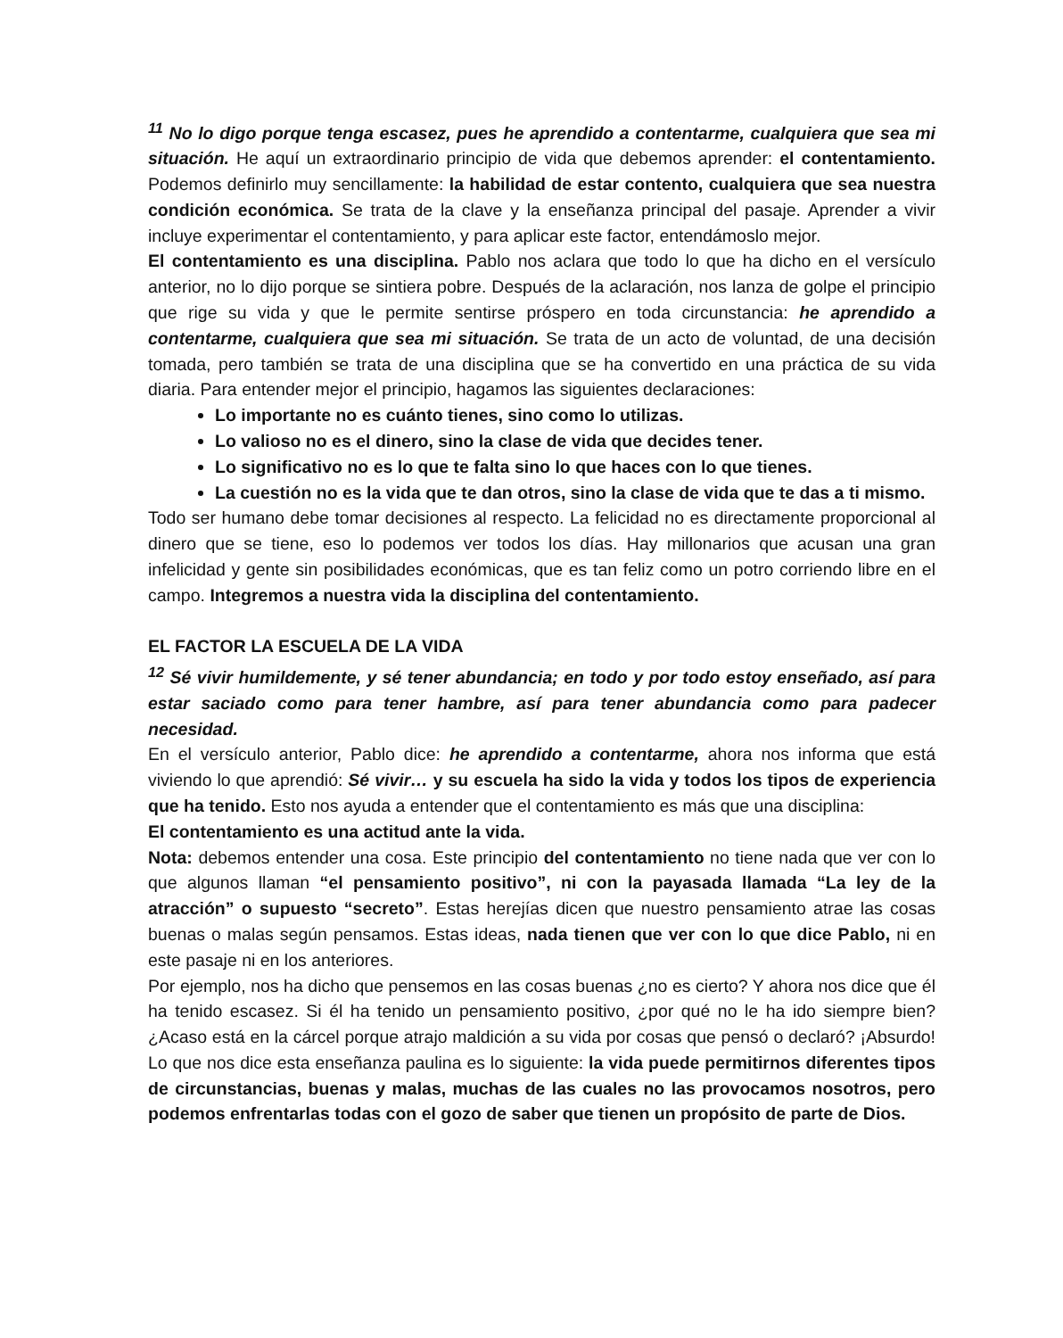<sup>11</sup> No lo digo porque tenga escasez, pues he aprendido a contentarme, cualquiera que sea mi situación. He aquí un extraordinario principio de vida que debemos aprender: el contentamiento. Podemos definirlo muy sencillamente: la habilidad de estar contento, cualquiera que sea nuestra condición económica. Se trata de la clave y la enseñanza principal del pasaje. Aprender a vivir incluye experimentar el contentamiento, y para aplicar este factor, entendámoslo mejor.
El contentamiento es una disciplina. Pablo nos aclara que todo lo que ha dicho en el versículo anterior, no lo dijo porque se sintiera pobre. Después de la aclaración, nos lanza de golpe el principio que rige su vida y que le permite sentirse próspero en toda circunstancia: he aprendido a contentarme, cualquiera que sea mi situación. Se trata de un acto de voluntad, de una decisión tomada, pero también se trata de una disciplina que se ha convertido en una práctica de su vida diaria. Para entender mejor el principio, hagamos las siguientes declaraciones:
Lo importante no es cuánto tienes, sino como lo utilizas.
Lo valioso no es el dinero, sino la clase de vida que decides tener.
Lo significativo no es lo que te falta sino lo que haces con lo que tienes.
La cuestión no es la vida que te dan otros, sino la clase de vida que te das a ti mismo.
Todo ser humano debe tomar decisiones al respecto. La felicidad no es directamente proporcional al dinero que se tiene, eso lo podemos ver todos los días. Hay millonarios que acusan una gran infelicidad y gente sin posibilidades económicas, que es tan feliz como un potro corriendo libre en el campo. Integremos a nuestra vida la disciplina del contentamiento.
EL FACTOR LA ESCUELA DE LA VIDA
<sup>12</sup> Sé vivir humildemente, y sé tener abundancia; en todo y por todo estoy enseñado, así para estar saciado como para tener hambre, así para tener abundancia como para padecer necesidad.
En el versículo anterior, Pablo dice: he aprendido a contentarme, ahora nos informa que está viviendo lo que aprendió: Sé vivir… y su escuela ha sido la vida y todos los tipos de experiencia que ha tenido. Esto nos ayuda a entender que el contentamiento es más que una disciplina:
El contentamiento es una actitud ante la vida.
Nota: debemos entender una cosa. Este principio del contentamiento no tiene nada que ver con lo que algunos llaman “el pensamiento positivo”, ni con la payasada llamada “La ley de la atracción” o supuesto “secreto”. Estas herejías dicen que nuestro pensamiento atrae las cosas buenas o malas según pensamos. Estas ideas, nada tienen que ver con lo que dice Pablo, ni en este pasaje ni en los anteriores.
Por ejemplo, nos ha dicho que pensemos en las cosas buenas ¿no es cierto? Y ahora nos dice que él ha tenido escasez. Si él ha tenido un pensamiento positivo, ¿por qué no le ha ido siempre bien? ¿Acaso está en la cárcel porque atrajo maldición a su vida por cosas que pensó o declaró? ¡Absurdo! Lo que nos dice esta enseñanza paulina es lo siguiente: la vida puede permitirnos diferentes tipos de circunstancias, buenas y malas, muchas de las cuales no las provocamos nosotros, pero podemos enfrentarlas todas con el gozo de saber que tienen un propósito de parte de Dios.